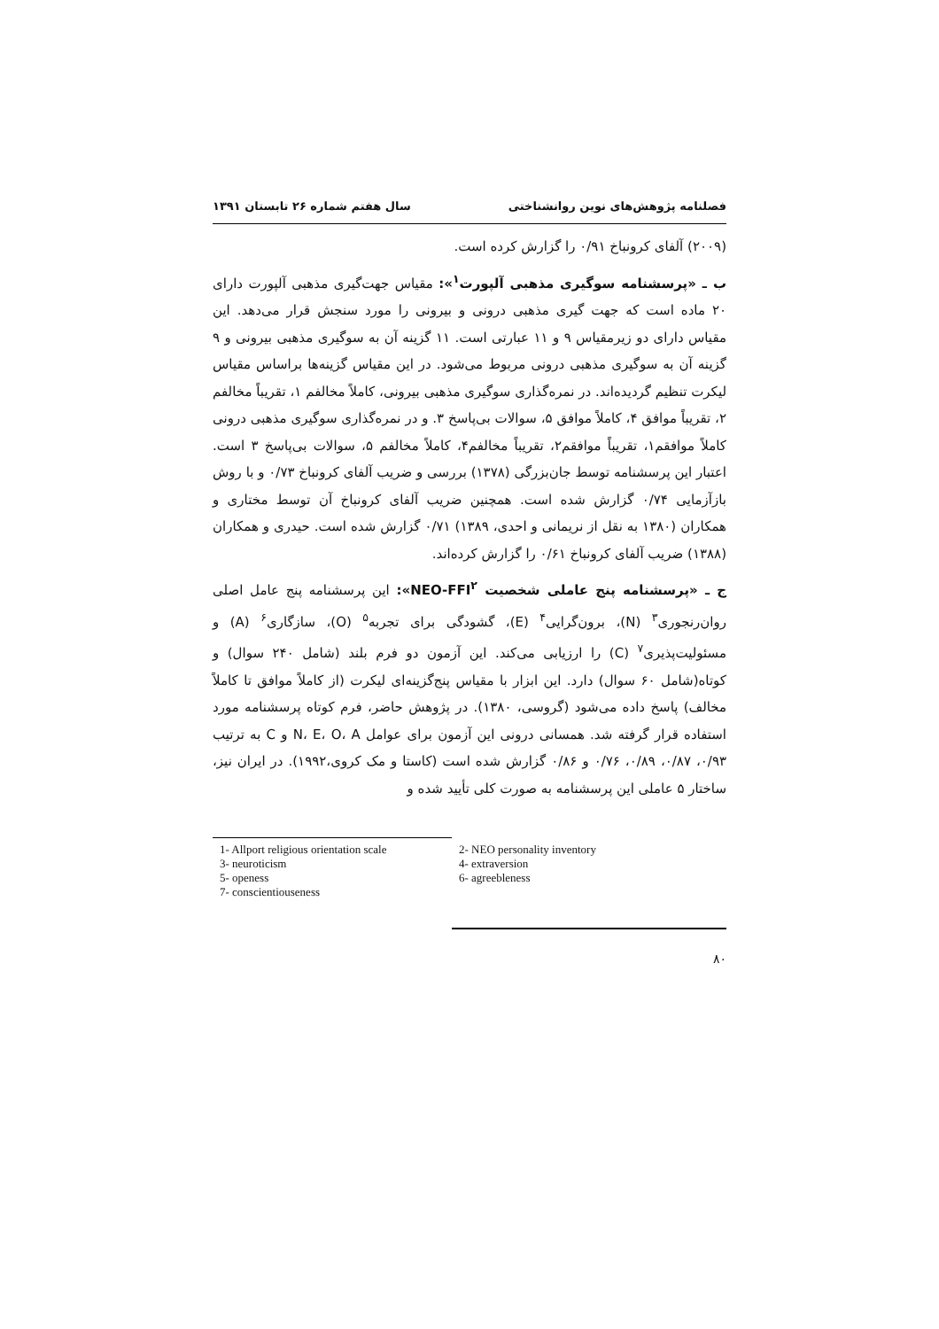فصلنامه پژوهش‌های نوین روانشناختی سال هفتم شماره ۲۶ تابستان ۱۳۹۱
(۲۰۰۹) آلفای کرونباخ ۰/۹۱ را گزارش کرده است.
ب ـ «پرسشنامه سوگیری مذهبی آلپورت<sup>۱</sup>»: مقیاس جهت‌گیری مذهبی آلپورت دارای ۲۰ ماده است که جهت گیری مذهبی درونی و بیرونی را مورد سنجش قرار می‌دهد. این مقیاس دارای دو زیرمقیاس ۹ و ۱۱ عبارتی است. ۱۱ گزینه آن به سوگیری مذهبی بیرونی و ۹ گزینه آن به سوگیری مذهبی درونی مربوط می‌شود. در این مقیاس گزینه‌ها براساس مقیاس لیکرت تنظیم گردیده‌اند. در نمره‌گذاری سوگیری مذهبی بیرونی، کاملاً مخالفم ۱، تقریباً مخالفم ۲، تقریباً موافق ۴، کاملاً موافق ۵، سوالات بی‌پاسخ ۳. و در نمره‌گذاری سوگیری مذهبی درونی کاملاً موافقم۱، تقریباً موافقم۲، تقریباً مخالفم۴، کاملاً مخالفم ۵، سوالات بی‌پاسخ ۳ است. اعتبار این پرسشنامه توسط جان‌بزرگی (۱۳۷۸) بررسی و ضریب آلفای کرونباخ ۰/۷۳ و با روش بازآزمایی ۰/۷۴ گزارش شده است. همچنین ضریب آلفای کرونباخ آن توسط مختاری و همکاران (۱۳۸۰ به نقل از نریمانی و احدی، ۱۳۸۹) ۰/۷۱ گزارش شده است. حیدری و همکاران (۱۳۸۸) ضریب آلفای کرونباخ ۰/۶۱ را گزارش کرده‌اند.
ج ـ «پرسشنامه پنج عاملی شخصیت NEO-FFI<sup>۲</sup>»: این پرسشنامه پنج عامل اصلی روان‌رنجوری<sup>۳</sup> (N)، برون‌گرایی<sup>۴</sup> (E)، گشودگی برای تجربه<sup>۵</sup> (O)، سازگاری<sup>۶</sup> (A) و مسئولیت‌پذیری<sup>۷</sup> (C) را ارزیابی می‌کند. این آزمون دو فرم بلند (شامل ۲۴۰ سوال) و کوتاه(شامل ۶۰ سوال) دارد. این ابزار با مقیاس پنج‌گزینه‌ای لیکرت (از کاملاً موافق تا کاملاً مخالف) پاسخ داده می‌شود (گروسی، ۱۳۸۰). در پژوهش حاضر، فرم کوتاه پرسشنامه مورد استفاده قرار گرفته شد. همسانی درونی این آزمون برای عوامل N، E، O، A و C به ترتیب ۰/۹۳، ۰/۸۷، ۰/۸۹، ۰/۷۶ و ۰/۸۶ گزارش شده است (کاستا و مک کروی،۱۹۹۲). در ایران نیز، ساختار ۵ عاملی این پرسشنامه به صورت کلی تأیید شده و
1- Allport religious orientation scale
2- NEO personality inventory
3- neuroticism
4- extraversion
5- openess
6- agreebleness
7- conscientiouseness
۸۰